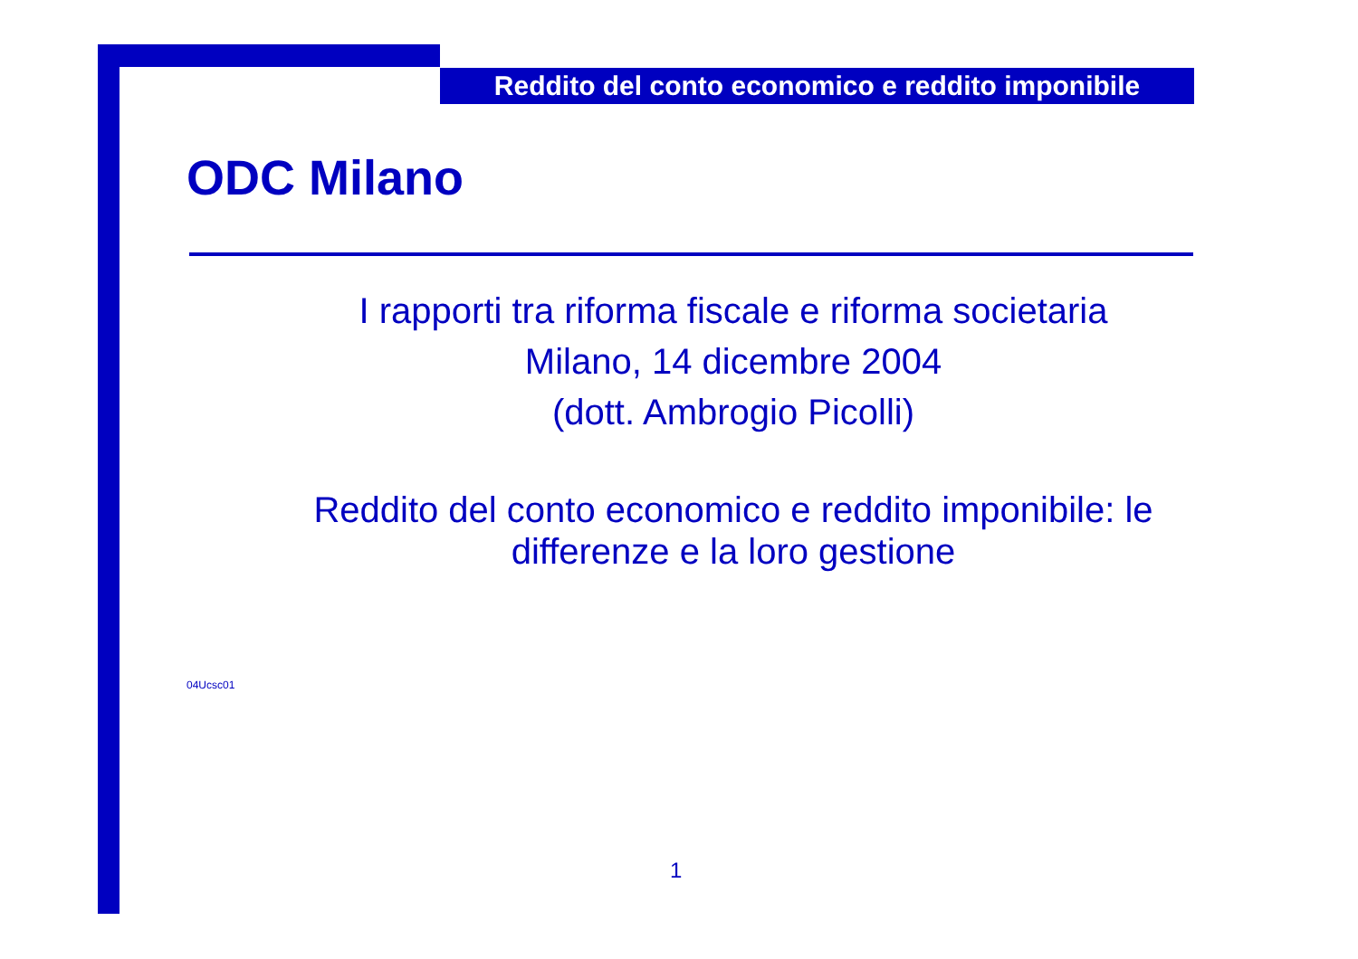Reddito del conto economico e reddito imponibile
ODC Milano
I rapporti tra riforma fiscale e riforma societaria
Milano, 14 dicembre 2004
(dott. Ambrogio Picolli)
Reddito del conto economico e reddito imponibile: le
differenze e la loro gestione
04Ucsc01
1